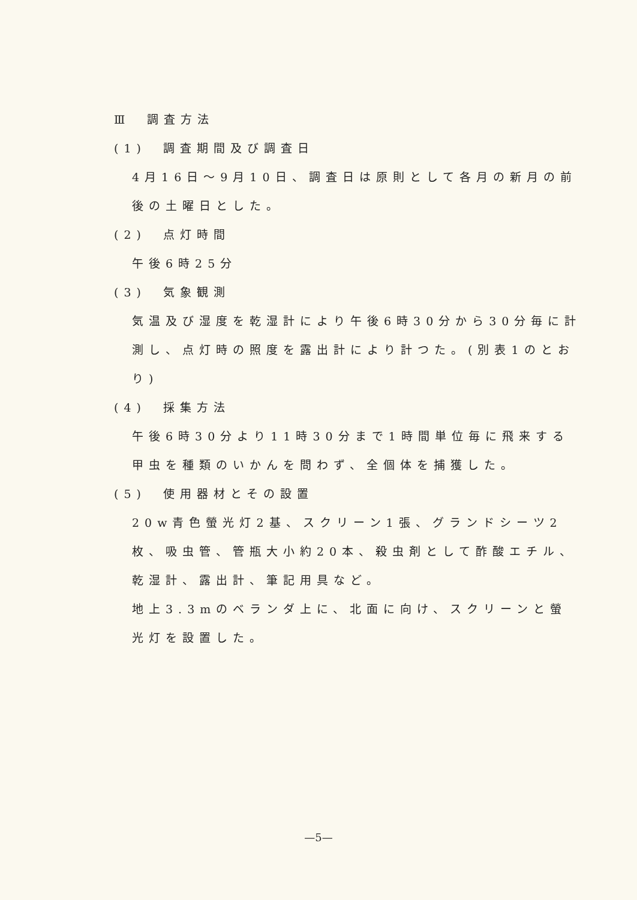Ⅲ　調査方法
(1)　調査期間及び調査日
4月16日～9月10日、調査日は原則として各月の新月の前後の土曜日とした。
(2)　点灯時間
午後6時25分
(3)　気象観測
気温及び湿度を乾湿計により午後6時30分から30分毎に計測し、点灯時の照度を露出計により計つた。(別表1のとおり)
(4)　採集方法
午後6時30分より11時30分まで1時間単位毎に飛来する甲虫を種類のいかんを問わず、全個体を捕獲した。
(5)　使用器材とその設置
20w青色螢光灯2基、スクリーン1張、グランドシーツ2枚、吸虫管、管瓶大小約20本、殺虫剤として酢酸エチル、乾湿計、露出計、筆記用具など。
地上3.3mのベランダ上に、北面に向け、スクリーンと螢光灯を設置した。
—5—